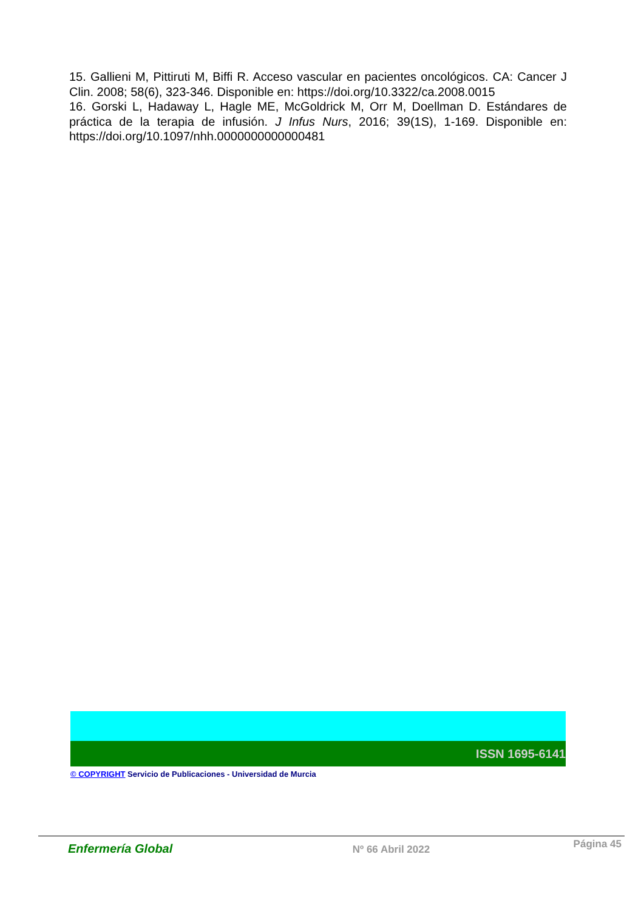15. Gallieni M, Pittiruti M, Biffi R. Acceso vascular en pacientes oncológicos. CA: Cancer J Clin. 2008; 58(6), 323-346. Disponible en: https://doi.org/10.3322/ca.2008.0015
16. Gorski L, Hadaway L, Hagle ME, McGoldrick M, Orr M, Doellman D. Estándares de práctica de la terapia de infusión. J Infus Nurs, 2016; 39(1S), 1-169. Disponible en: https://doi.org/10.1097/nhh.0000000000000481
ISSN 1695-6141
© COPYRIGHT Servicio de Publicaciones - Universidad de Murcia
Enfermería Global
Nº 66 Abril 2022
Página 45